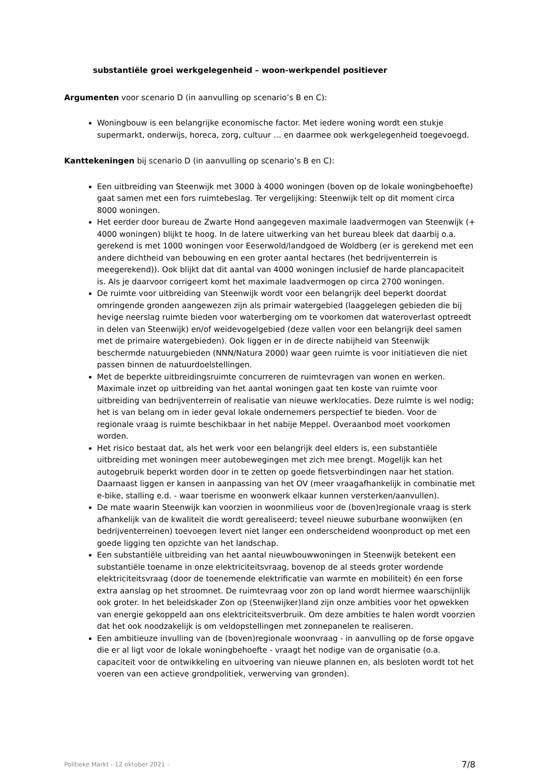substantiële groei werkgelegenheid – woon-werkpendel positiever
Argumenten voor scenario D (in aanvulling op scenario’s B en C):
Woningbouw is een belangrijke economische factor. Met iedere woning wordt een stukje supermarkt, onderwijs, horeca, zorg, cultuur … en daarmee ook werkgelegenheid toegevoegd.
Kanttekeningen bij scenario D (in aanvulling op scenario’s B en C):
Een uitbreiding van Steenwijk met 3000 à 4000 woningen (boven op de lokale woningbehoefte) gaat samen met een fors ruimtebeslag. Ter vergelijking: Steenwijk telt op dit moment circa 8000 woningen.
Het eerder door bureau de Zwarte Hond aangegeven maximale laadvermogen van Steenwijk (+ 4000 woningen) blijkt te hoog. In de latere uitwerking van het bureau bleek dat daarbij o.a. gerekend is met 1000 woningen voor Eeserwold/landgoed de Woldberg (er is gerekend met een andere dichtheid van bebouwing en een groter aantal hectares (het bedrijventerrein is meegerekend)). Ook blijkt dat dit aantal van 4000 woningen inclusief de harde plancapaciteit is. Als je daarvoor corrigeert komt het maximale laadvermogen op circa 2700 woningen.
De ruimte voor uitbreiding van Steenwijk wordt voor een belangrijk deel beperkt doordat omringende gronden aangewezen zijn als primair watergebied (laaggelegen gebieden die bij hevige neerslag ruimte bieden voor waterberging om te voorkomen dat wateroverlast optreedt in delen van Steenwijk) en/of weidevogelgebied (deze vallen voor een belangrijk deel samen met de primaire watergebieden). Ook liggen er in de directe nabijheid van Steenwijk beschermde natuurgebieden (NNN/Natura 2000) waar geen ruimte is voor initiatieven die niet passen binnen de natuurdoelstellingen.
Met de beperkte uitbreidingsruimte concurreren de ruimtevragen van wonen en werken. Maximale inzet op uitbreiding van het aantal woningen gaat ten koste van ruimte voor uitbreiding van bedrijventerrein of realisatie van nieuwe werklocaties. Deze ruimte is wel nodig; het is van belang om in ieder geval lokale ondernemers perspectief te bieden. Voor de regionale vraag is ruimte beschikbaar in het nabije Meppel. Overaanbod moet voorkomen worden.
Het risico bestaat dat, als het werk voor een belangrijk deel elders is, een substantiële uitbreiding met woningen meer autobewegingen met zich mee brengt. Mogelijk kan het autogebruik beperkt worden door in te zetten op goede fietsverbindingen naar het station. Daarnaast liggen er kansen in aanpassing van het OV (meer vraagafhankelijk in combinatie met e-bike, stalling e.d. - waar toerisme en woonwerk elkaar kunnen versterken/aanvullen).
De mate waarin Steenwijk kan voorzien in woonmilieus voor de (boven)regionale vraag is sterk afhankelijk van de kwaliteit die wordt gerealiseerd; teveel nieuwe suburbane woonwijken (en bedrijventerreinen) toevoegen levert niet langer een onderscheidend woonproduct op met een goede ligging ten opzichte van het landschap.
Een substantiële uitbreiding van het aantal nieuwbouwwoningen in Steenwijk betekent een substantiële toename in onze elektriciteitsvraag, bovenop de al steeds groter wordende elektriciteitsvraag (door de toenemende elektrificatie van warmte en mobiliteit) én een forse extra aanslag op het stroomnet. De ruimtevraag voor zon op land wordt hiermee waarschijnlijk ook groter. In het beleidskader Zon op (Steenwijker)land zijn onze ambities voor het opwekken van energie gekoppeld aan ons elektriciteitsverbruik. Om deze ambities te halen wordt voorzien dat het ook noodzakelijk is om veldopstellingen met zonnepanelen te realiseren.
Een ambitieuze invulling van de (boven)regionale woonvraag - in aanvulling op de forse opgave die er al ligt voor de lokale woningbehoefte - vraagt het nodige van de organisatie (o.a. capaciteit voor de ontwikkeling en uitvoering van nieuwe plannen en, als besloten wordt tot het voeren van een actieve grondpolitiek, verwerving van gronden).
Politieke Markt - 12 oktober 2021 - 7/8